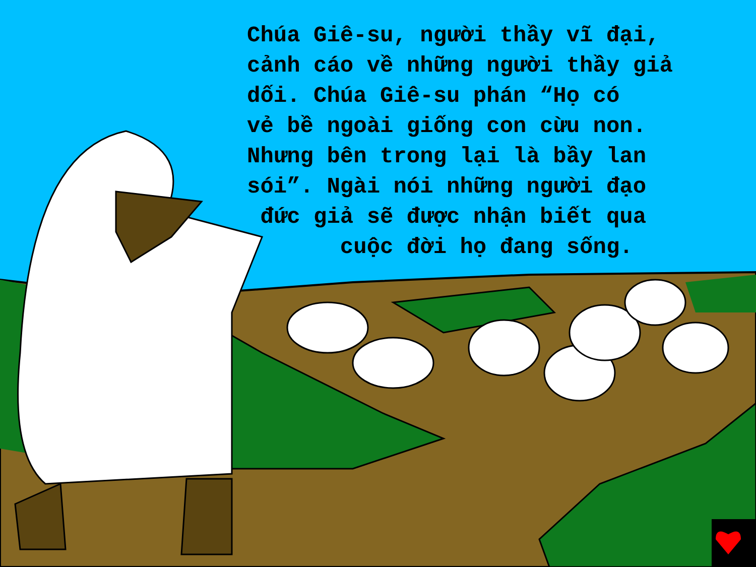Chúa Giê-su, người thầy vĩ đại,
cảnh cáo về những người thầy giả
dối. Chúa Giê-su phán “Họ có
vẻ bề ngoài giống con cừu non.
Nhưng bên trong lại là bầy lan
sói”. Ngài nói những người đạo
đức giả sẽ được nhận biết qua
cuộc đời họ đang sống.